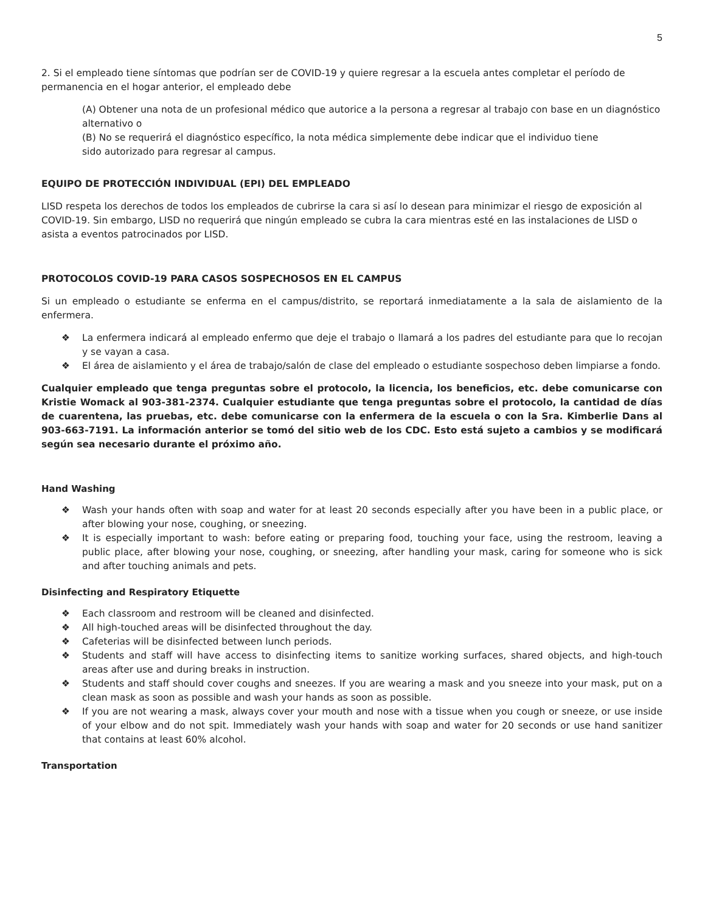5
2. Si el empleado tiene síntomas que podrían ser de COVID-19 y quiere regresar a la escuela antes completar el período de permanencia en el hogar anterior, el empleado debe
(A) Obtener una nota de un profesional médico que autorice a la persona a regresar al trabajo con base en un diagnóstico alternativo o
(B) No se requerirá el diagnóstico específico, la nota médica simplemente debe indicar que el individuo tiene
sido autorizado para regresar al campus.
EQUIPO DE PROTECCIÓN INDIVIDUAL (EPI) DEL EMPLEADO
LISD respeta los derechos de todos los empleados de cubrirse la cara si así lo desean para minimizar el riesgo de exposición al COVID-19. Sin embargo, LISD no requerirá que ningún empleado se cubra la cara mientras esté en las instalaciones de LISD o asista a eventos patrocinados por LISD.
PROTOCOLOS COVID-19 PARA CASOS SOSPECHOSOS EN EL CAMPUS
Si un empleado o estudiante se enferma en el campus/distrito, se reportará inmediatamente a la sala de aislamiento de la enfermera.
❖ La enfermera indicará al empleado enfermo que deje el trabajo o llamará a los padres del estudiante para que lo recojan y se vayan a casa.
❖ El área de aislamiento y el área de trabajo/salón de clase del empleado o estudiante sospechoso deben limpiarse a fondo.
Cualquier empleado que tenga preguntas sobre el protocolo, la licencia, los beneficios, etc. debe comunicarse con Kristie Womack al 903-381-2374. Cualquier estudiante que tenga preguntas sobre el protocolo, la cantidad de días de cuarentena, las pruebas, etc. debe comunicarse con la enfermera de la escuela o con la Sra. Kimberlie Dans al 903-663-7191. La información anterior se tomó del sitio web de los CDC. Esto está sujeto a cambios y se modificará según sea necesario durante el próximo año.
Hand Washing
❖ Wash your hands often with soap and water for at least 20 seconds especially after you have been in a public place, or after blowing your nose, coughing, or sneezing.
❖ It is especially important to wash: before eating or preparing food, touching your face, using the restroom, leaving a public place, after blowing your nose, coughing, or sneezing, after handling your mask, caring for someone who is sick and after touching animals and pets.
Disinfecting and Respiratory Etiquette
❖ Each classroom and restroom will be cleaned and disinfected.
❖ All high-touched areas will be disinfected throughout the day.
❖ Cafeterias will be disinfected between lunch periods.
❖ Students and staff will have access to disinfecting items to sanitize working surfaces, shared objects, and high-touch areas after use and during breaks in instruction.
❖ Students and staff should cover coughs and sneezes. If you are wearing a mask and you sneeze into your mask, put on a clean mask as soon as possible and wash your hands as soon as possible.
❖ If you are not wearing a mask, always cover your mouth and nose with a tissue when you cough or sneeze, or use inside of your elbow and do not spit. Immediately wash your hands with soap and water for 20 seconds or use hand sanitizer that contains at least 60% alcohol.
Transportation